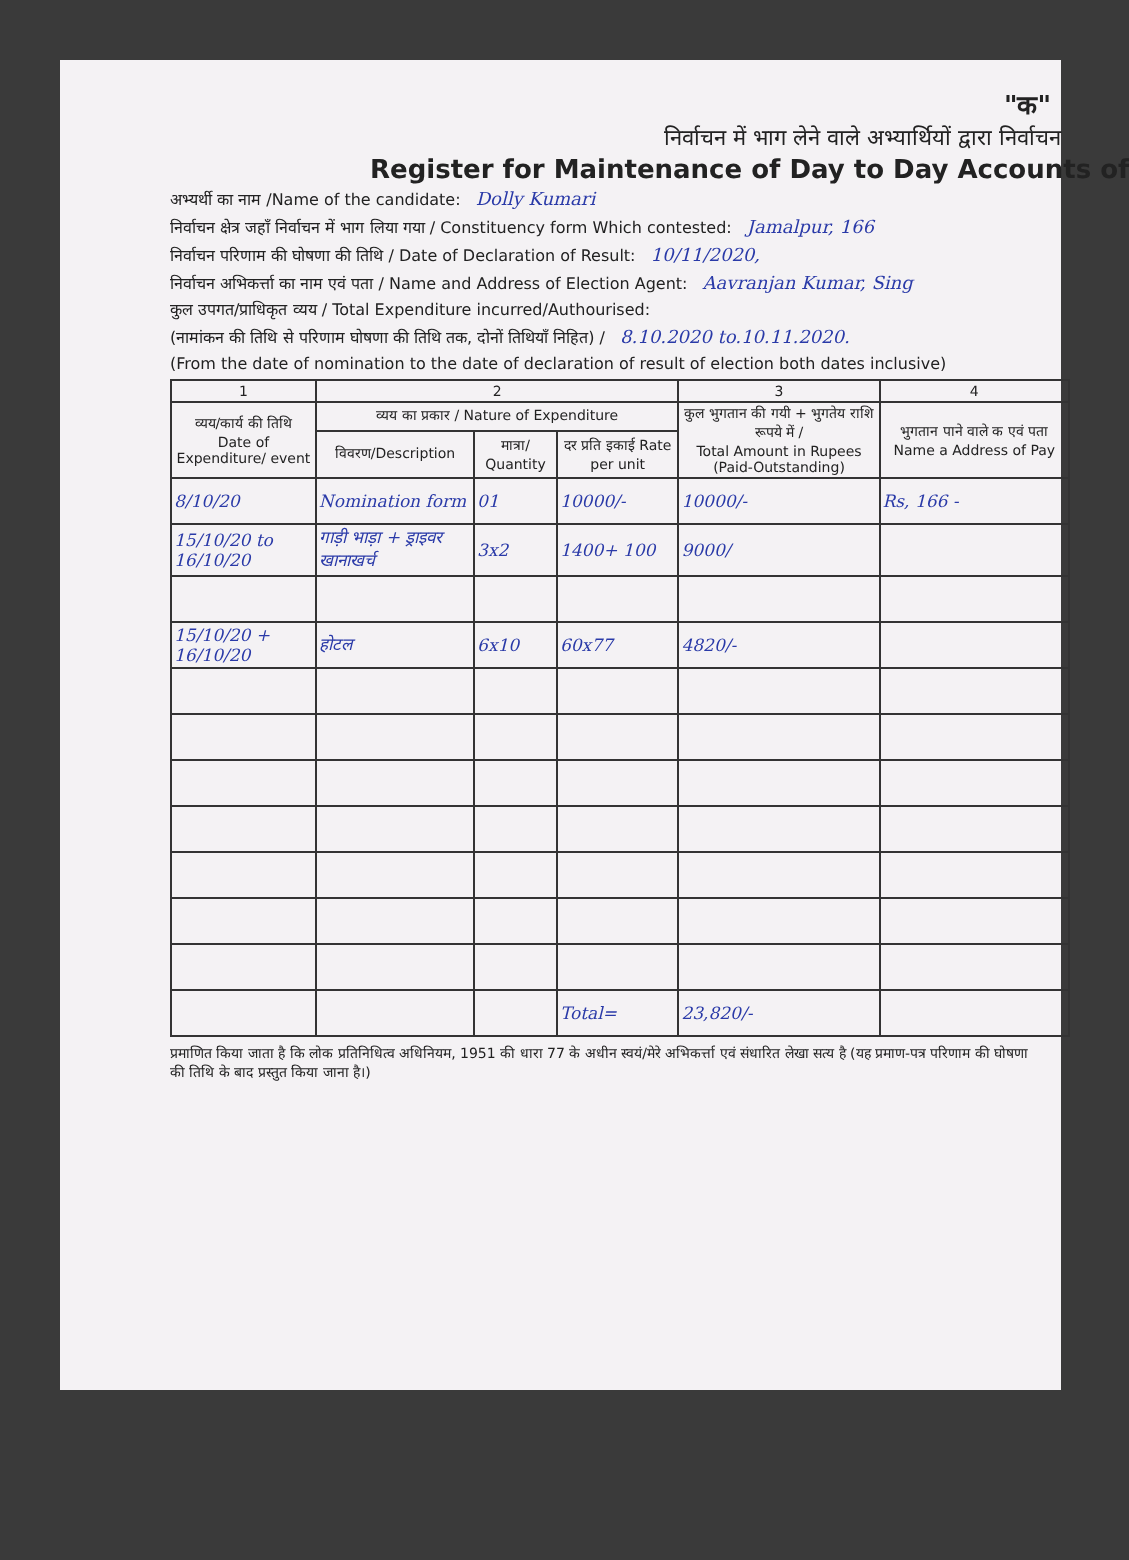"क"
निर्वाचन में भाग लेने वाले अभ्यार्थियों द्वारा निर्वाचन
Register for Maintenance of Day to Day Accounts of
अभ्यर्थी का नाम /Name of the candidate: Dolly Kumari
निर्वाचन क्षेत्र जहाँ निर्वाचन में भाग लिया गया / Constituency form Which contested: Jamalpur, 166
निर्वाचन परिणाम की घोषणा की तिथि / Date of Declaration of Result: 10/11/2020,
निर्वाचन अभिकर्त्ता का नाम एवं पता / Name and Address of Election Agent: Aavranjan Kumar, Sing
कुल उपगत/प्राधिकृत व्यय / Total Expenditure incurred/Authourised:
(नामांकन की तिथि से परिणाम घोषणा की तिथि तक, दोनों तिथियाँ निहित) / 8.10.2020 to.10.11.2020.
(From the date of nomination to the date of declaration of result of election both dates inclusive)
| 1 | 2 | | | 3 | 4 |
| --- | --- | --- | --- | --- | --- |
| व्यय/कार्य की तिथि Date of Expenditure/ event | व्यय का प्रकार / Nature of Expenditure | | | कुल भुगतान की गयी + भुगतेय राशि रूपये में / Total Amount in Rupees (Paid-Outstanding) | भुगतान पाने वाले क एवं पता Name a Address of Pay |
| | विवरण/Description | मात्रा/ Quantity | दर प्रति इकाई Rate per unit | | |
| 8/10/20 | Nomination form | 01 | 10000/- | 10000/- | Rs, 166 - |
| 15/10/20 to 16/10/20 | गाड़ी भाड़ा + ड्राइवर खानाखर्च | 3x2 | 1400+ 100 | 9000/ | |
| 15/10/20 + 16/10/20 | होटल | 6x10 | 60x77 | 4820/- | |
| | | | Total= | 23,820/- | |
प्रमाणित किया जाता है कि लोक प्रतिनिधित्व अधिनियम, 1951 की धारा 77 के अधीन स्वयं/मेरे अभिकर्त्ता एवं संधारित लेखा सत्य है (यह प्रमाण-पत्र परिणाम की घोषणा की तिथि के बाद प्रस्तुत किया जाना है।)